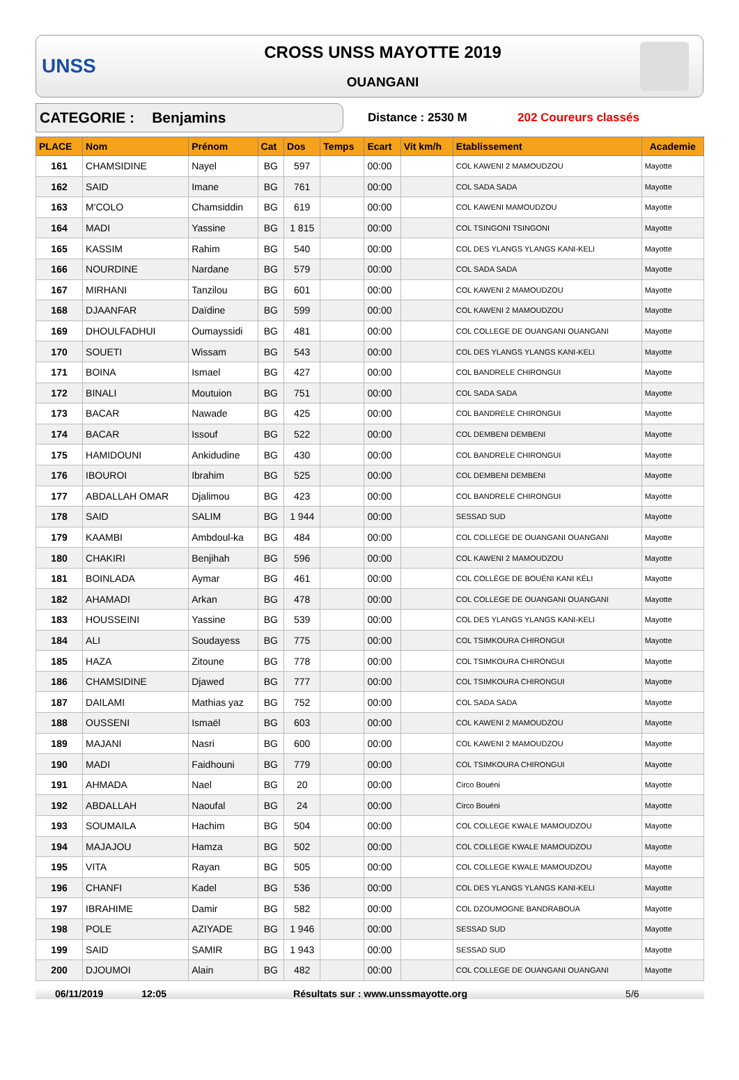UNSS
CROSS UNSS MAYOTTE 2019
OUANGANI
CATEGORIE : Benjamins
Distance : 2530 M 202 Coureurs classés
| PLACE | Nom | Prénom | Cat | Dos | Temps | Ecart | Vit km/h | Etablissement | Academie |
| --- | --- | --- | --- | --- | --- | --- | --- | --- | --- |
| 161 | CHAMSIDINE | Nayel | BG | 597 | | 00:00 | | COL KAWENI 2 MAMOUDZOU | Mayotte |
| 162 | SAID | Imane | BG | 761 | | 00:00 | | COL SADA SADA | Mayotte |
| 163 | M'COLO | Chamsiddin | BG | 619 | | 00:00 | | COL KAWENI MAMOUDZOU | Mayotte |
| 164 | MADI | Yassine | BG | 1 815 | | 00:00 | | COL TSINGONI TSINGONI | Mayotte |
| 165 | KASSIM | Rahim | BG | 540 | | 00:00 | | COL DES YLANGS YLANGS KANI-KELI | Mayotte |
| 166 | NOURDINE | Nardane | BG | 579 | | 00:00 | | COL SADA SADA | Mayotte |
| 167 | MIRHANI | Tanzilou | BG | 601 | | 00:00 | | COL KAWENI 2 MAMOUDZOU | Mayotte |
| 168 | DJAANFAR | Daïdine | BG | 599 | | 00:00 | | COL KAWENI 2 MAMOUDZOU | Mayotte |
| 169 | DHOULFADHUI | Oumayssidi | BG | 481 | | 00:00 | | COL COLLEGE DE OUANGANI OUANGANI | Mayotte |
| 170 | SOUETI | Wissam | BG | 543 | | 00:00 | | COL DES YLANGS YLANGS KANI-KELI | Mayotte |
| 171 | BOINA | Ismael | BG | 427 | | 00:00 | | COL BANDRELE CHIRONGUI | Mayotte |
| 172 | BINALI | Moutuion | BG | 751 | | 00:00 | | COL SADA SADA | Mayotte |
| 173 | BACAR | Nawade | BG | 425 | | 00:00 | | COL BANDRELE CHIRONGUI | Mayotte |
| 174 | BACAR | Issouf | BG | 522 | | 00:00 | | COL DEMBENI DEMBENI | Mayotte |
| 175 | HAMIDOUNI | Ankidudine | BG | 430 | | 00:00 | | COL BANDRELE CHIRONGUI | Mayotte |
| 176 | IBOUROI | Ibrahim | BG | 525 | | 00:00 | | COL DEMBENI DEMBENI | Mayotte |
| 177 | ABDALLAH OMAR | Djalimou | BG | 423 | | 00:00 | | COL BANDRELE CHIRONGUI | Mayotte |
| 178 | SAID | SALIM | BG | 1 944 | | 00:00 | | SESSAD SUD | Mayotte |
| 179 | KAAMBI | Ambdoul-ka | BG | 484 | | 00:00 | | COL COLLEGE DE OUANGANI OUANGANI | Mayotte |
| 180 | CHAKIRI | Benjihah | BG | 596 | | 00:00 | | COL KAWENI 2 MAMOUDZOU | Mayotte |
| 181 | BOINLADA | Aymar | BG | 461 | | 00:00 | | COL COLLÈGE DE BOUÉNI KANI KÉLI | Mayotte |
| 182 | AHAMADI | Arkan | BG | 478 | | 00:00 | | COL COLLEGE DE OUANGANI OUANGANI | Mayotte |
| 183 | HOUSSEINI | Yassine | BG | 539 | | 00:00 | | COL DES YLANGS YLANGS KANI-KELI | Mayotte |
| 184 | ALI | Soudayess | BG | 775 | | 00:00 | | COL TSIMKOURA CHIRONGUI | Mayotte |
| 185 | HAZA | Zitoune | BG | 778 | | 00:00 | | COL TSIMKOURA CHIRONGUI | Mayotte |
| 186 | CHAMSIDINE | Djawed | BG | 777 | | 00:00 | | COL TSIMKOURA CHIRONGUI | Mayotte |
| 187 | DAILAMI | Mathias yaz | BG | 752 | | 00:00 | | COL SADA SADA | Mayotte |
| 188 | OUSSENI | Ismaël | BG | 603 | | 00:00 | | COL KAWENI 2 MAMOUDZOU | Mayotte |
| 189 | MAJANI | Nasri | BG | 600 | | 00:00 | | COL KAWENI 2 MAMOUDZOU | Mayotte |
| 190 | MADI | Faidhouni | BG | 779 | | 00:00 | | COL TSIMKOURA CHIRONGUI | Mayotte |
| 191 | AHMADA | Nael | BG | 20 | | 00:00 | | Circo Bouéni | Mayotte |
| 192 | ABDALLAH | Naoufal | BG | 24 | | 00:00 | | Circo Bouéni | Mayotte |
| 193 | SOUMAILA | Hachim | BG | 504 | | 00:00 | | COL COLLEGE KWALE MAMOUDZOU | Mayotte |
| 194 | MAJAJOU | Hamza | BG | 502 | | 00:00 | | COL COLLEGE KWALE MAMOUDZOU | Mayotte |
| 195 | VITA | Rayan | BG | 505 | | 00:00 | | COL COLLEGE KWALE MAMOUDZOU | Mayotte |
| 196 | CHANFI | Kadel | BG | 536 | | 00:00 | | COL DES YLANGS YLANGS KANI-KELI | Mayotte |
| 197 | IBRAHIME | Damir | BG | 582 | | 00:00 | | COL DZOUMOGNE BANDRABOUA | Mayotte |
| 198 | POLE | AZIYADE | BG | 1 946 | | 00:00 | | SESSAD SUD | Mayotte |
| 199 | SAID | SAMIR | BG | 1 943 | | 00:00 | | SESSAD SUD | Mayotte |
| 200 | DJOUMOI | Alain | BG | 482 | | 00:00 | | COL COLLEGE DE OUANGANI OUANGANI | Mayotte |
06/11/2019 12:05 Résultats sur : www.unssmayotte.org 5/6